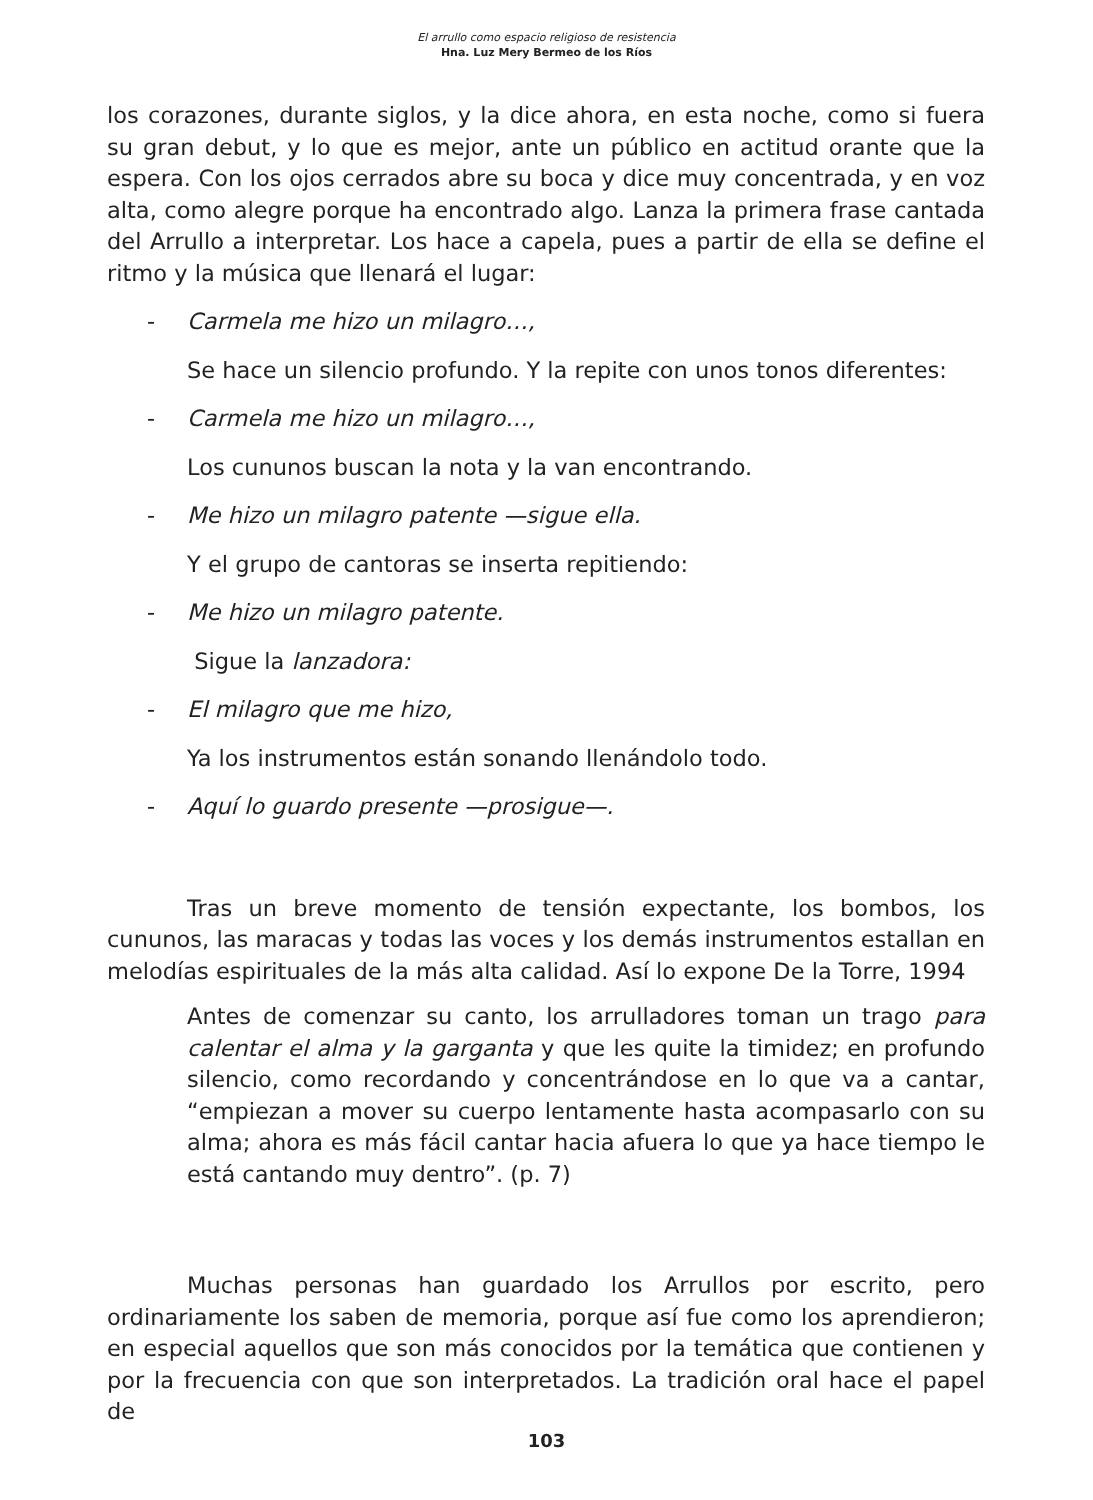El arrullo como espacio religioso de resistencia
Hna. Luz Mery Bermeo de los Ríos
los corazones, durante siglos, y la dice ahora, en esta noche, como si fuera su gran debut, y lo que es mejor, ante un público en actitud orante que la espera. Con los ojos cerrados abre su boca y dice muy concentrada, y en voz alta, como alegre porque ha encontrado algo. Lanza la primera frase cantada del Arrullo a interpretar. Los hace a capela, pues a partir de ella se define el ritmo y la música que llenará el lugar:
- Carmela me hizo un milagro…,
Se hace un silencio profundo. Y la repite con unos tonos diferentes:
- Carmela me hizo un milagro…,
Los cununos buscan la nota y la van encontrando.
- Me hizo un milagro patente —sigue ella.
Y el grupo de cantoras se inserta repitiendo:
- Me hizo un milagro patente.
Sigue la lanzadora:
- El milagro que me hizo,
Ya los instrumentos están sonando llenándolo todo.
- Aquí lo guardo presente —prosigue—.
Tras un breve momento de tensión expectante, los bombos, los cununos, las maracas y todas las voces y los demás instrumentos estallan en melodías espirituales de la más alta calidad. Así lo expone De la Torre, 1994
Antes de comenzar su canto, los arrulladores toman un trago para calentar el alma y la garganta y que les quite la timidez; en profundo silencio, como recordando y concentrándose en lo que va a cantar, “empiezan a mover su cuerpo lentamente hasta acompasarlo con su alma; ahora es más fácil cantar hacia afuera lo que ya hace tiempo le está cantando muy dentro”. (p. 7)
Muchas personas han guardado los Arrullos por escrito, pero ordinariamente los saben de memoria, porque así fue como los aprendieron; en especial aquellos que son más conocidos por la temática que contienen y por la frecuencia con que son interpretados. La tradición oral hace el papel de
103